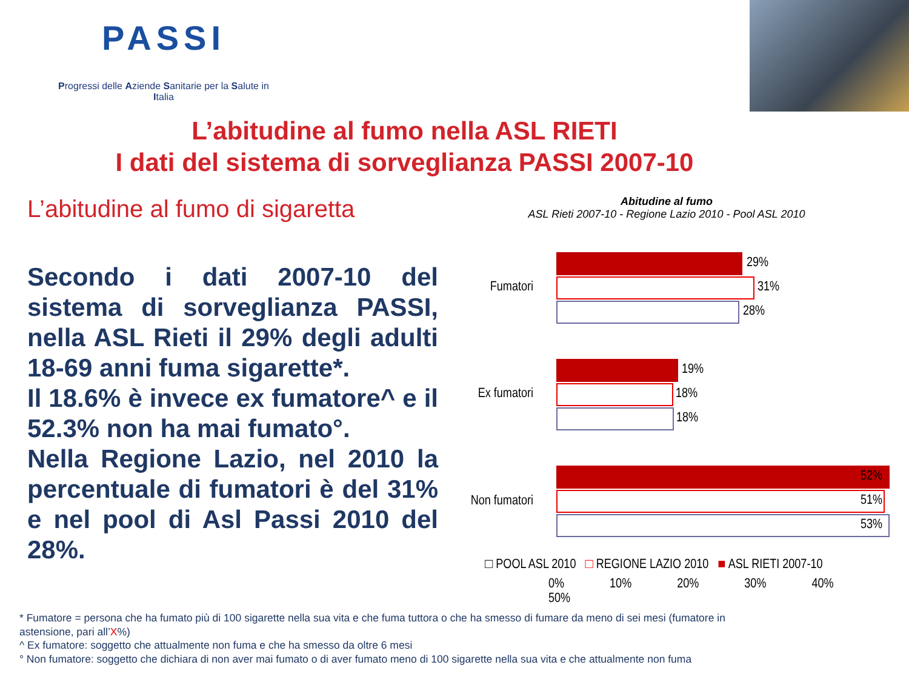PASSI
Progressi delle Aziende Sanitarie per la Salute in Italia
L’abitudine al fumo nella ASL RIETI
I dati del sistema di sorveglianza PASSI 2007-10
L’abitudine al fumo di sigaretta
Secondo i dati 2007-10 del sistema di sorveglianza PASSI, nella ASL Rieti il 29% degli adulti 18-69 anni fuma sigarette*.
Il 18.6% è invece ex fumatore^ e il 52.3% non ha mai fumato°.
Nella Regione Lazio, nel 2010 la percentuale di fumatori è del 31% e nel pool di Asl Passi 2010 del 28%.
Abitudine al fumo
ASL Rieti 2007-10 - Regione Lazio 2010 - Pool ASL 2010
Fumatori
29%
31%
28%
Ex fumatori
19%
18%
18%
Non fumatori
52%
51%
53%
□ POOL ASL 2010 □ REGIONE LAZIO 2010 ■ ASL RIETI 2007-10
0% 10% 20% 30% 40% 50%
* Fumatore = persona che ha fumato più di 100 sigarette nella sua vita e che fuma tuttora o che ha smesso di fumare da meno di sei mesi (fumatore in astensione, pari all’X%)
^ Ex fumatore: soggetto che attualmente non fuma e che ha smesso da oltre 6 mesi
° Non fumatore: soggetto che dichiara di non aver mai fumato o di aver fumato meno di 100 sigarette nella sua vita e che attualmente non fuma